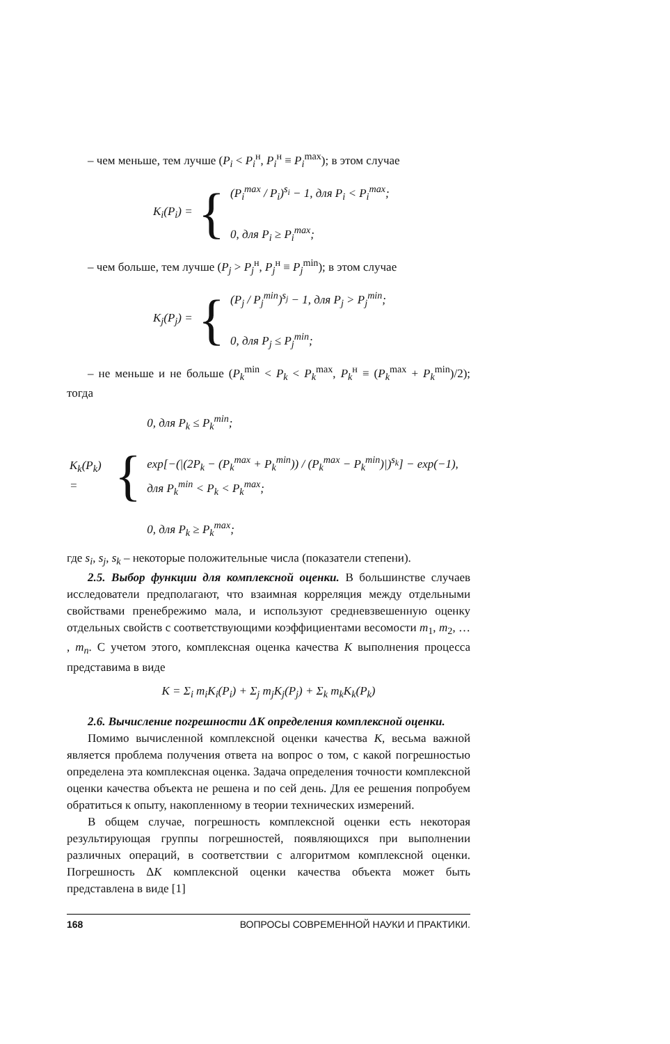– чем меньше, тем лучше (P<sub>i</sub> < P<sub>i</sub><sup>н</sup>, P<sub>i</sub><sup>н</sup> ≡ P<sub>i</sub><sup>max</sup>); в этом случае
| K<sub>i</sub> ( P<sub>i</sub> ) = | { | ( P<sub>i</sub><sup>max</sup> / P<sub>i</sub> )<sup>s<sub>i</sub></sup> − 1, для P<sub>i</sub> < P<sub>i</sub><sup>max</sup>; 0, для P<sub>i</sub> ≥ P<sub>i</sub><sup>max</sup>; |
– чем больше, тем лучше (P<sub>j</sub> > P<sub>j</sub><sup>н</sup>, P<sub>j</sub><sup>н</sup> ≡ P<sub>j</sub><sup>min</sup>); в этом случае
| K<sub>j</sub> ( P<sub>j</sub> ) = | { | ( P<sub>j</sub> / P<sub>j</sub><sup>min</sup>)<sup>s<sub>j</sub></sup> − 1, для P<sub>j</sub> > P<sub>j</sub><sup>min</sup>; 0, для P<sub>j</sub> ≤ P<sub>j</sub><sup>min</sup>; |
– не меньше и не больше (P<sub>k</sub><sup>min</sup> < P<sub>k</sub> < P<sub>k</sub><sup>max</sup>, P<sub>k</sub><sup>н</sup> ≡ (P<sub>k</sub><sup>max</sup> + P<sub>k</sub><sup>min</sup>)/2); тогда
| K<sub>k</sub> ( P<sub>k</sub> ) = | { | 0, для P<sub>k</sub> ≤ P<sub>k</sub><sup>min</sup>; exp[−(/(2 P<sub>k</sub> − ( P<sub>k</sub><sup>max</sup> + P<sub>k</sub><sup>min</sup>)) / ( P<sub>k</sub><sup>max</sup> − P<sub>k</sub><sup>min</sup>)/)<sup>s<sub>k</sub></sup>] − exp(−1), для P<sub>k</sub><sup>min</sup> < P<sub>k</sub> < P<sub>k</sub><sup>max</sup>; 0, для P<sub>k</sub> ≥ P<sub>k</sub><sup>max</sup>; |
где s<sub>i</sub>, s<sub>j</sub>, s<sub>k</sub> – некоторые положительные числа (показатели степени).
2.5. Выбор функции для комплексной оценки. В большинстве случаев исследователи предполагают, что взаимная корреляция между отдельными свойствами пренебрежимо мала, и используют средневзвешенную оценку отдельных свойств с соответствующими коэффициентами весомости m<sub>1</sub>, m<sub>2</sub>, … , m<sub>n</sub>. С учетом этого, комплексная оценка качества K выполнения процесса представима в виде
K = Σ<sub>i</sub> m<sub>i</sub>K<sub>i</sub>(P<sub>i</sub>) + Σ<sub>j</sub> m<sub>j</sub>K<sub>j</sub>(P<sub>j</sub>) + Σ<sub>k</sub> m<sub>k</sub>K<sub>k</sub>(P<sub>k</sub>)
2.6. Вычисление погрешности ΔK определения комплексной оценки.
Помимо вычисленной комплексной оценки качества K, весьма важной является проблема получения ответа на вопрос о том, с какой погрешностью определена эта комплексная оценка. Задача определения точности комплексной оценки качества объекта не решена и по сей день. Для ее решения попробуем обратиться к опыту, накопленному в теории технических измерений.
В общем случае, погрешность комплексной оценки есть некоторая результирующая группы погрешностей, появляющихся при выполнении различных операций, в соответствии с алгоритмом комплексной оценки. Погрешность ΔK комплексной оценки качества объекта может быть представлена в виде [1]
168 ВОПРОСЫ СОВРЕМЕННОЙ НАУКИ И ПРАКТИКИ.